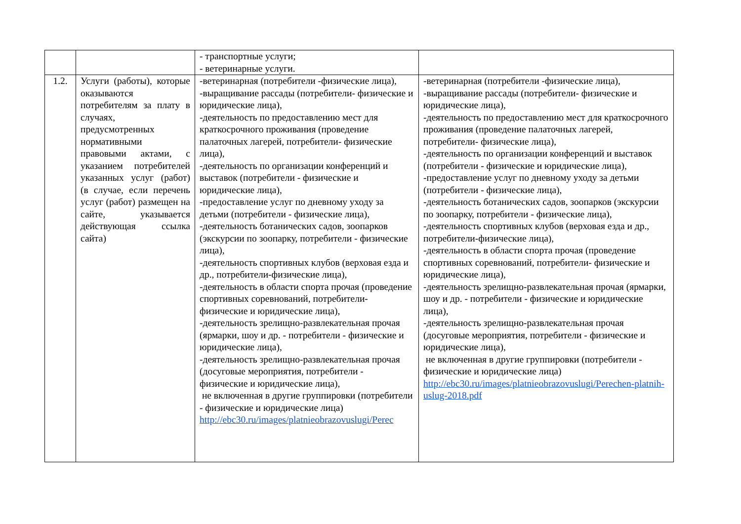| | | - транспортные услуги; - ветеринарные услуги. | |
| 1.2. | Услуги (работы), которые оказываются потребителям за плату в случаях, предусмотренных нормативными правовыми актами, с указанием потребителей указанных услуг (работ) (в случае, если перечень услуг (работ) размещен на сайте, указывается действующая ссылка сайта) | -ветеринарная (потребители -физические лица), -выращивание рассады (потребители- физические и юридические лица), -деятельность по предоставлению мест для краткосрочного проживания (проведение палаточных лагерей, потребители- физические лица), -деятельность по организации конференций и выставок (потребители - физические и юридические лица), -предоставление услуг по дневному уходу за детьми (потребители - физические лица), -деятельность ботанических садов, зоопарков (экскурсии по зоопарку, потребители - физические лица), -деятельность спортивных клубов (верховая езда и др., потребители-физические лица), -деятельность в области спорта прочая (проведение спортивных соревнований, потребители- физические и юридические лица), -деятельность зрелищно-развлекательная прочая (ярмарки, шоу и др. - потребители - физические и юридические лица), -деятельность зрелищно-развлекательная прочая (досуговые мероприятия, потребители - физические и юридические лица), не включенная в другие группировки (потребители - физические и юридические лица) http://ebc30.ru/images/platnieobrazovuslugi/Perec | -ветеринарная (потребители -физические лица), -выращивание рассады (потребители- физические и юридические лица), -деятельность по предоставлению мест для краткосрочного проживания (проведение палаточных лагерей, потребители- физические лица), -деятельность по организации конференций и выставок (потребители - физические и юридические лица), -предоставление услуг по дневному уходу за детьми (потребители - физические лица), -деятельность ботанических садов, зоопарков (экскурсии по зоопарку, потребители - физические лица), -деятельность спортивных клубов (верховая езда и др., потребители-физические лица), -деятельность в области спорта прочая (проведение спортивных соревнований, потребители- физические и юридические лица), -деятельность зрелищно-развлекательная прочая (ярмарки, шоу и др. - потребители - физические и юридические лица), -деятельность зрелищно-развлекательная прочая (досуговые мероприятия, потребители - физические и юридические лица), не включенная в другие группировки (потребители - физические и юридические лица) http://ebc30.ru/images/platnieobrazovuslugi/Perechen-platnih-uslug-2018.pdf |